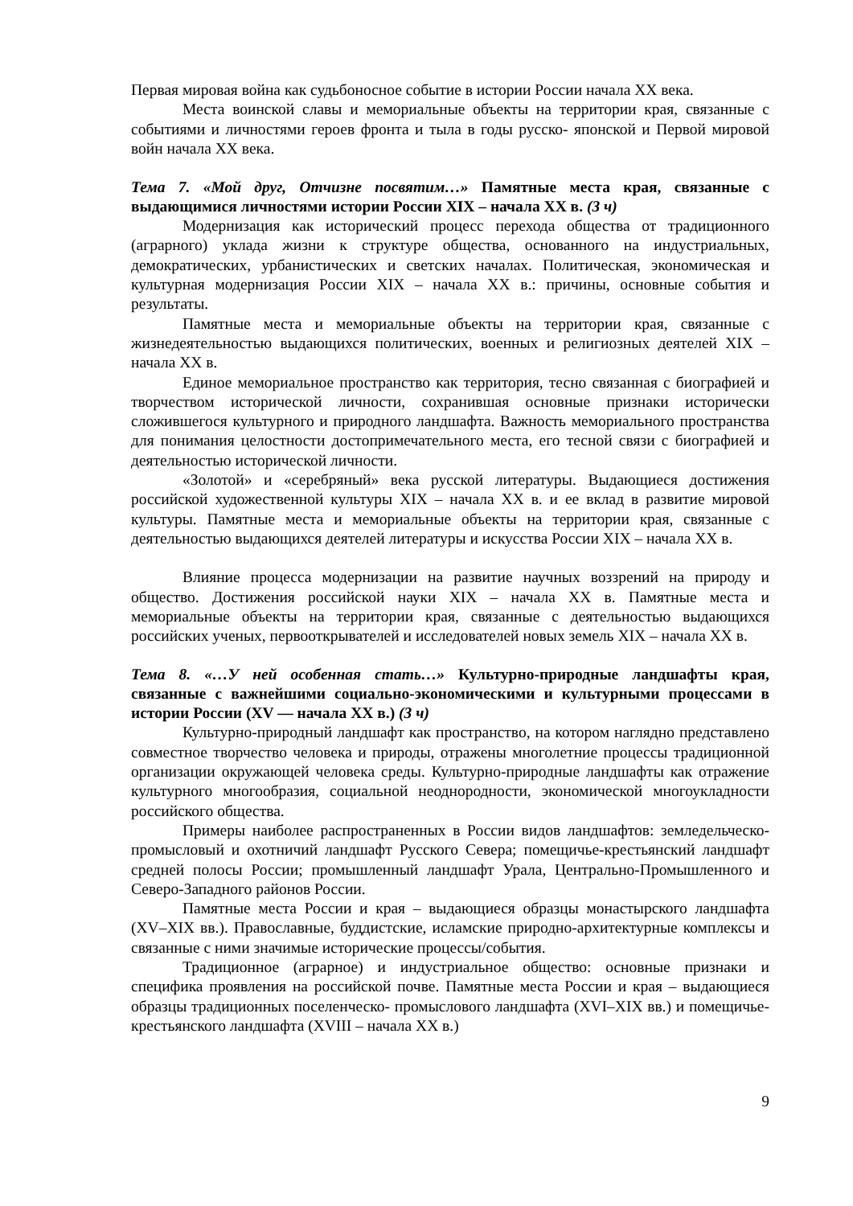Первая мировая война как судьбоносное событие в истории России начала XX века.
Места воинской славы и мемориальные объекты на территории края, связанные с событиями и личностями героев фронта и тыла в годы русско- японской и Первой мировой войн начала XX века.
Тема 7. «Мой друг, Отчизне посвятим…» Памятные места края, связанные с выдающимися личностями истории России XIX – начала XX в. (3 ч)
Модернизация как исторический процесс перехода общества от традиционного (аграрного) уклада жизни к структуре общества, основанного на индустриальных, демократических, урбанистических и светских началах. Политическая, экономическая и культурная модернизация России XIX – начала XX в.: причины, основные события и результаты.
Памятные места и мемориальные объекты на территории края, связанные с жизнедеятельностью выдающихся политических, военных и религиозных деятелей XIX – начала XX в.
Единое мемориальное пространство как территория, тесно связанная с биографией и творчеством исторической личности, сохранившая основные признаки исторически сложившегося культурного и природного ландшафта. Важность мемориального пространства для понимания целостности достопримечательного места, его тесной связи с биографией и деятельностью исторической личности.
«Золотой» и «серебряный» века русской литературы. Выдающиеся достижения российской художественной культуры XIX – начала XX в. и ее вклад в развитие мировой культуры. Памятные места и мемориальные объекты на территории края, связанные с деятельностью выдающихся деятелей литературы и искусства России XIX – начала XX в.
Влияние процесса модернизации на развитие научных воззрений на природу и общество. Достижения российской науки XIX – начала XX в. Памятные места и мемориальные объекты на территории края, связанные с деятельностью выдающихся российских ученых, первооткрывателей и исследователей новых земель XIX – начала XX в.
Тема 8. «…У ней особенная стать…» Культурно-природные ландшафты края, связанные с важнейшими социально-экономическими и культурными процессами в истории России (XV — начала XX в.) (3 ч)
Культурно-природный ландшафт как пространство, на котором наглядно представлено совместное творчество человека и природы, отражены многолетние процессы традиционной организации окружающей человека среды. Культурно-природные ландшафты как отражение культурного многообразия, социальной неоднородности, экономической многоукладности российского общества.
Примеры наиболее распространенных в России видов ландшафтов: земледельческо-промысловый и охотничий ландшафт Русского Севера; помещичье-крестьянский ландшафт средней полосы России; промышленный ландшафт Урала, Центрально-Промышленного и Северо-Западного районов России.
Памятные места России и края – выдающиеся образцы монастырского ландшафта (XV–XIX вв.). Православные, буддистские, исламские природно-архитектурные комплексы и связанные с ними значимые исторические процессы/события.
Традиционное (аграрное) и индустриальное общество: основные признаки и специфика проявления на российской почве. Памятные места России и края – выдающиеся образцы традиционных поселенческо- промыслового ландшафта (XVI–XIX вв.) и помещичье-крестьянского ландшафта (XVIII – начала XX в.)
9